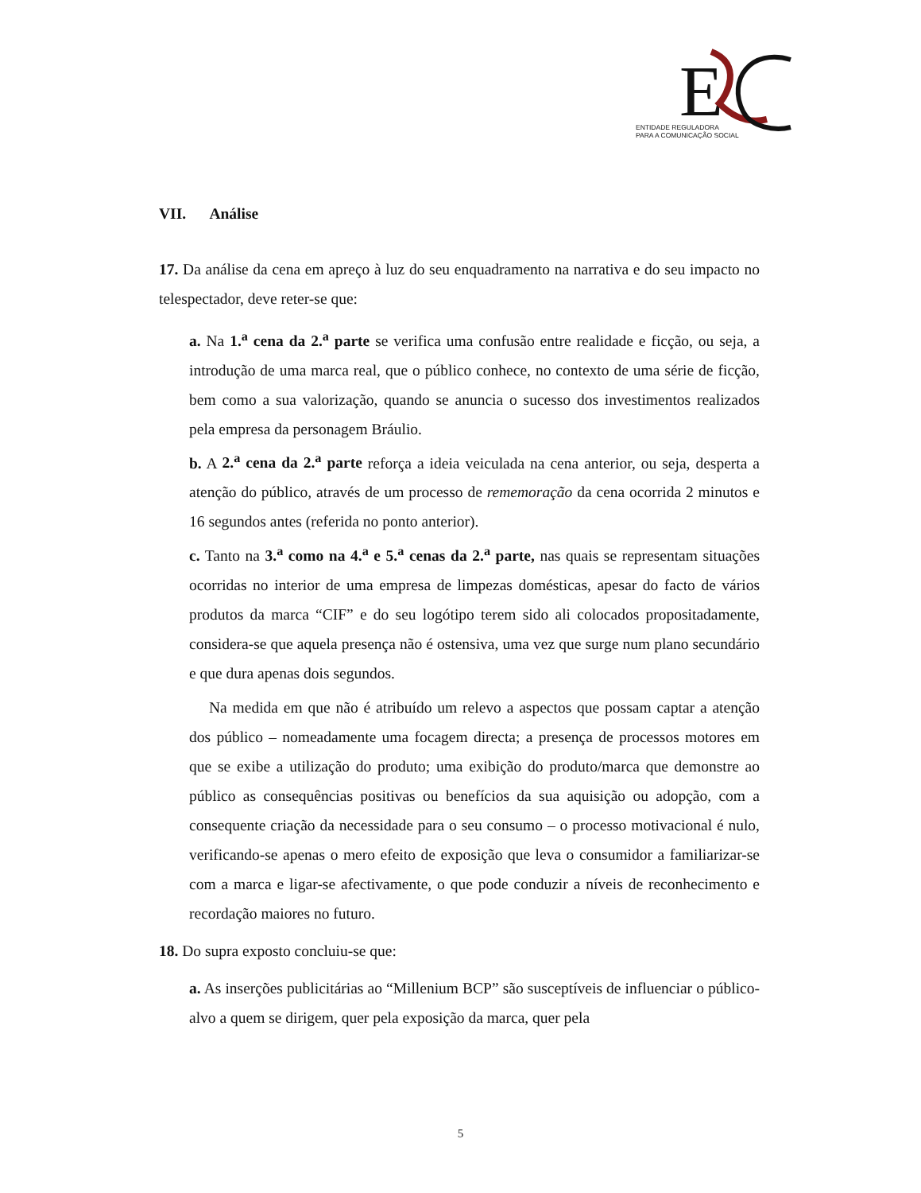E
ENTIDADE REGULADORA
PARA A COMUNICAÇÃO SOCIAL
VII. Análise
17. Da análise da cena em apreço à luz do seu enquadramento na narrativa e do seu impacto no telespectador, deve reter-se que:
a. Na 1.<sup>a</sup> cena da 2.<sup>a</sup> parte se verifica uma confusão entre realidade e ficção, ou seja, a introdução de uma marca real, que o público conhece, no contexto de uma série de ficção, bem como a sua valorização, quando se anuncia o sucesso dos investimentos realizados pela empresa da personagem Bráulio.
b. A 2.<sup>a</sup> cena da 2.<sup>a</sup> parte reforça a ideia veiculada na cena anterior, ou seja, desperta a atenção do público, através de um processo de rememoração da cena ocorrida 2 minutos e 16 segundos antes (referida no ponto anterior).
c. Tanto na 3.<sup>a</sup> como na 4.<sup>a</sup> e 5.<sup>a</sup> cenas da 2.<sup>a</sup> parte, nas quais se representam situações ocorridas no interior de uma empresa de limpezas domésticas, apesar do facto de vários produtos da marca “CIF” e do seu logótipo terem sido ali colocados propositadamente, considera-se que aquela presença não é ostensiva, uma vez que surge num plano secundário e que dura apenas dois segundos.
Na medida em que não é atribuído um relevo a aspectos que possam captar a atenção dos público – nomeadamente uma focagem directa; a presença de processos motores em que se exibe a utilização do produto; uma exibição do produto/marca que demonstre ao público as consequências positivas ou benefícios da sua aquisição ou adopção, com a consequente criação da necessidade para o seu consumo – o processo motivacional é nulo, verificando-se apenas o mero efeito de exposição que leva o consumidor a familiarizar-se com a marca e ligar-se afectivamente, o que pode conduzir a níveis de reconhecimento e recordação maiores no futuro.
18. Do supra exposto concluiu-se que:
a. As inserções publicitárias ao “Millenium BCP” são susceptíveis de influenciar o público-alvo a quem se dirigem, quer pela exposição da marca, quer pela
5